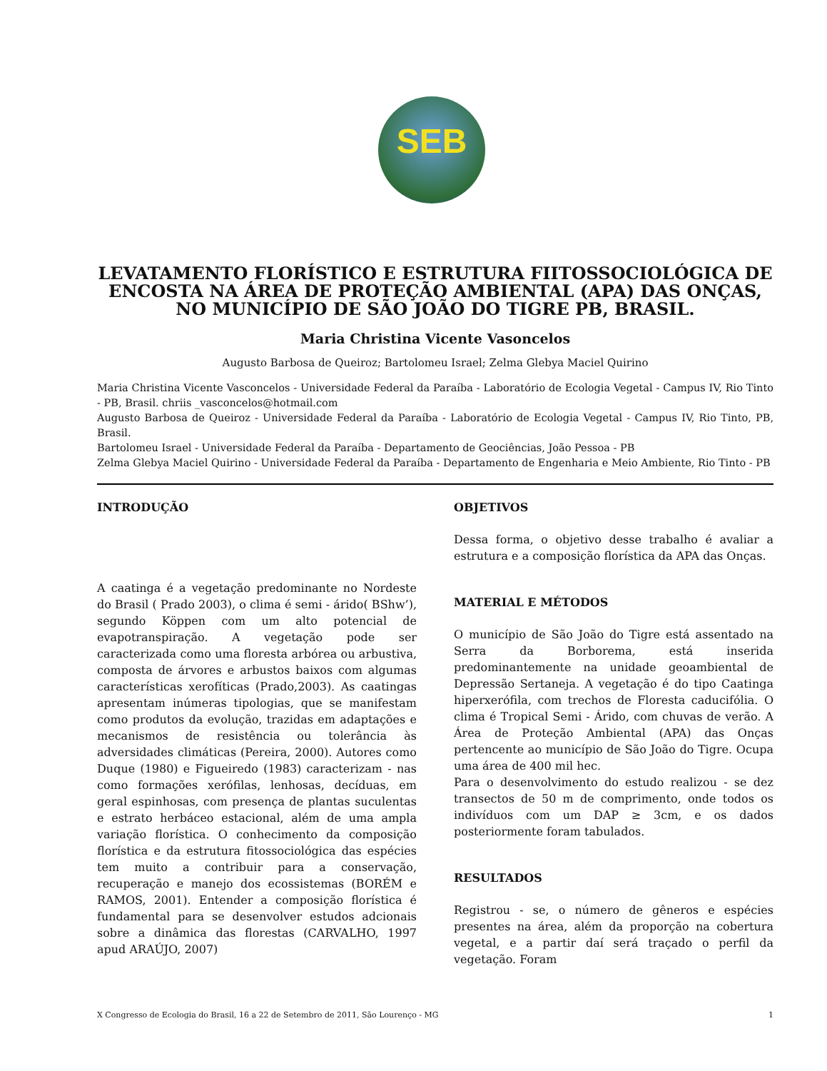SEB
LEVATAMENTO FLORÍSTICO E ESTRUTURA FIITOSSOCIOLÓGICA DE ENCOSTA NA ÁREA DE PROTEÇÃO AMBIENTAL (APA) DAS ONÇAS, NO MUNICÍPIO DE SÃO JOÃO DO TIGRE PB, BRASIL.
Maria Christina Vicente Vasoncelos
Augusto Barbosa de Queiroz; Bartolomeu Israel; Zelma Glebya Maciel Quirino
Maria Christina Vicente Vasconcelos - Universidade Federal da Paraíba - Laboratório de Ecologia Vegetal - Campus IV, Rio Tinto - PB, Brasil. chriis _vasconcelos@hotmail.com
Augusto Barbosa de Queiroz - Universidade Federal da Paraíba - Laboratório de Ecologia Vegetal - Campus IV, Rio Tinto, PB, Brasil.
Bartolomeu Israel - Universidade Federal da Paraíba - Departamento de Geociências, João Pessoa - PB
Zelma Glebya Maciel Quirino - Universidade Federal da Paraíba - Departamento de Engenharia e Meio Ambiente, Rio Tinto - PB
INTRODUÇÃO
A caatinga é a vegetação predominante no Nordeste do Brasil ( Prado 2003), o clima é semi - árido( BShw’), segundo Köppen com um alto potencial de evapotranspiração. A vegetação pode ser caracterizada como uma floresta arbórea ou arbustiva, composta de árvores e arbustos baixos com algumas características xerofíticas (Prado,2003). As caatingas apresentam inúmeras tipologias, que se manifestam como produtos da evolução, trazidas em adaptações e mecanismos de resistência ou tolerância às adversidades climáticas (Pereira, 2000). Autores como Duque (1980) e Figueiredo (1983) caracterizam - nas como formações xerófilas, lenhosas, decíduas, em geral espinhosas, com presença de plantas suculentas e estrato herbáceo estacional, além de uma ampla variação florística. O conhecimento da composição florística e da estrutura fitossociológica das espécies tem muito a contribuir para a conservação, recuperação e manejo dos ecossistemas (BORÉM e RAMOS, 2001). Entender a composição florística é fundamental para se desenvolver estudos adcionais sobre a dinâmica das florestas (CARVALHO, 1997 apud ARAÚJO, 2007)
OBJETIVOS
Dessa forma, o objetivo desse trabalho é avaliar a estrutura e a composição florística da APA das Onças.
MATERIAL E MÉTODOS
O município de São João do Tigre está assentado na Serra da Borborema, está inserida predominantemente na unidade geoambiental de Depressão Sertaneja. A vegetação é do tipo Caatinga hiperxerófila, com trechos de Floresta caducifólia. O clima é Tropical Semi - Árido, com chuvas de verão. A Área de Proteção Ambiental (APA) das Onças pertencente ao município de São João do Tigre. Ocupa uma área de 400 mil hec.
Para o desenvolvimento do estudo realizou - se dez transectos de 50 m de comprimento, onde todos os indivíduos com um DAP ≥ 3cm, e os dados posteriormente foram tabulados.
RESULTADOS
Registrou - se, o número de gêneros e espécies presentes na área, além da proporção na cobertura vegetal, e a partir daí será traçado o perfil da vegetação. Foram
X Congresso de Ecologia do Brasil, 16 a 22 de Setembro de 2011, São Lourenço - MG 1